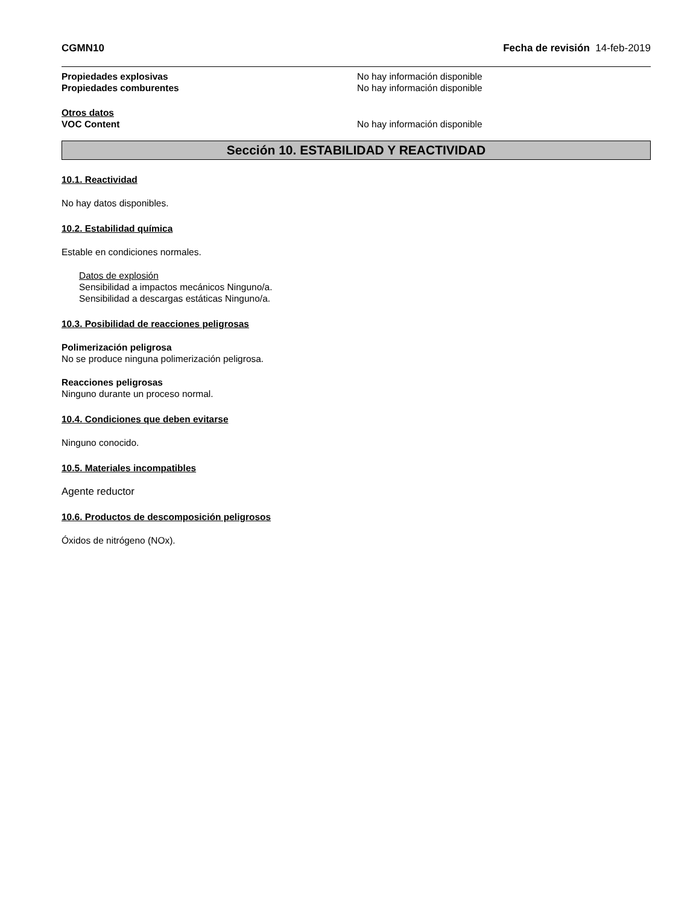CGMN10 Fecha de revisión 14-feb-2019
Propiedades explosivas No hay información disponible
Propiedades comburentes No hay información disponible
Otros datos
VOC Content No hay información disponible
Sección 10. ESTABILIDAD Y REACTIVIDAD
10.1. Reactividad
No hay datos disponibles.
10.2. Estabilidad química
Estable en condiciones normales.
Datos de explosión
Sensibilidad a impactos mecánicos Ninguno/a.
Sensibilidad a descargas estáticas Ninguno/a.
10.3. Posibilidad de reacciones peligrosas
Polimerización peligrosa
No se produce ninguna polimerización peligrosa.
Reacciones peligrosas
Ninguno durante un proceso normal.
10.4. Condiciones que deben evitarse
Ninguno conocido.
10.5. Materiales incompatibles
Agente reductor
10.6. Productos de descomposición peligrosos
Óxidos de nitrógeno (NOx).